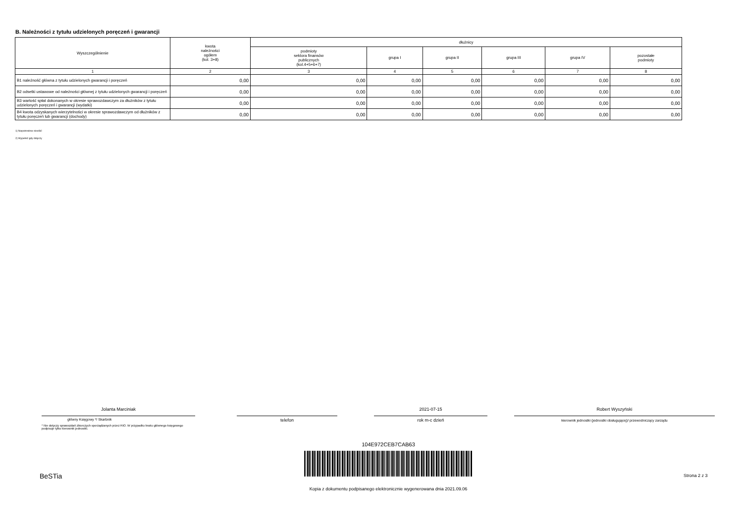B. Należności z tytułu udzielonych poręczeń i gwarancji
| Wyszczególnienie | kwota należności ogółem (kol. 3+8) | dłużnicy | | | | | |
| --- | --- | --- | --- | --- | --- | --- | --- |
| | | podmioty sektora finansów publicznych (kol.4+5+6+7) | grupa I | grupa II | grupa III | grupa IV | pozostałe podmioty |
| 1 | 2 | 3 | 4 | 5 | 6 | 7 | 8 |
| B1 należność główna z tytułu udzielonych gwarancji i poręczeń | 0,00 | 0,00 | 0,00 | 0,00 | 0,00 | 0,00 | 0,00 |
| B2 odsetki ustawowe od należności głównej z tytułu udzielonych gwarancji i poręczeń | 0,00 | 0,00 | 0,00 | 0,00 | 0,00 | 0,00 | 0,00 |
| B3 wartość spłat dokonanych w okresie sprawozdawczym za dłużników z tytułu udzielonych poręczeń i gwarancji (wydatki) | 0,00 | 0,00 | 0,00 | 0,00 | 0,00 | 0,00 | 0,00 |
| B4 kwota odzyskanych wierzytelności w okresie sprawozdawczym od dłużników z tytułu poręczeń lub gwarancji (dochody) | 0,00 | 0,00 | 0,00 | 0,00 | 0,00 | 0,00 | 0,00 |
1) Niepotrzebne skreślić
2) Wypełnić gdy dotyczy
Jolanta Marciniak
główny Księgowy */ Skarbnik
* Nie dotyczy sprawozdań zbiorczych sporządzanych przez RIO. W przypadku braku głównego księgowego
podpisuje tylko kierownik jednostki.
telefon
2021-07-15
rok m-c dzień
Robert Wyszyński
kierownik jednostki (jednostki obsługującej)/ przewodniczący zarządu
104E972CEB7CAB63
BeSTia Strona 2 z 3
Kopia z dokumentu podpisanego elektronicznie wygenerowana dnia 2021.09.06